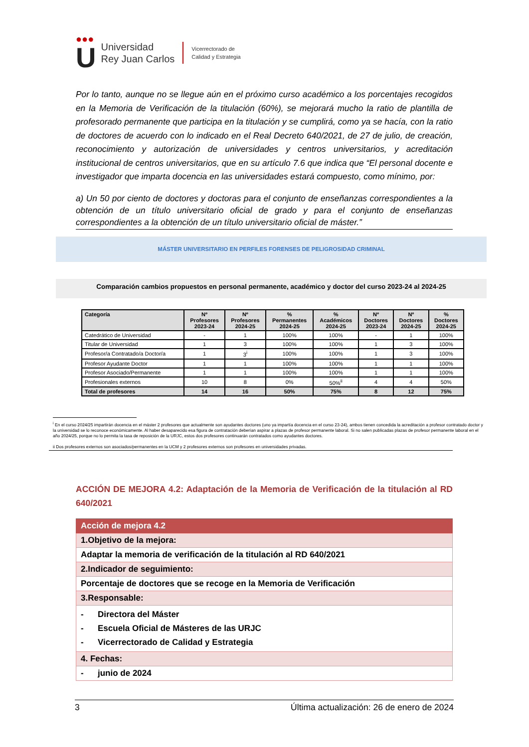●●●
U
Universidad
Rey Juan Carlos
Vicerrectorado de
Calidad y Estrategia
Por lo tanto, aunque no se llegue aún en el próximo curso académico a los porcentajes recogidos en la Memoria de Verificación de la titulación (60%), se mejorará mucho la ratio de plantilla de profesorado permanente que participa en la titulación y se cumplirá, como ya se hacía, con la ratio de doctores de acuerdo con lo indicado en el Real Decreto 640/2021, de 27 de julio, de creación, reconocimiento y autorización de universidades y centros universitarios, y acreditación institucional de centros universitarios, que en su artículo 7.6 que indica que “El personal docente e investigador que imparta docencia en las universidades estará compuesto, como mínimo, por:
a) Un 50 por ciento de doctores y doctoras para el conjunto de enseñanzas correspondientes a la obtención de un título universitario oficial de grado y para el conjunto de enseñanzas correspondientes a la obtención de un título universitario oficial de máster.”
MÁSTER UNIVERSITARIO EN PERFILES FORENSES DE PELIGROSIDAD CRIMINAL
Comparación cambios propuestos en personal permanente, académico y doctor del curso 2023-24 al 2024-25
| Categoría | Nº Profesores 2023-24 | Nº Profesores 2024-25 | % Permanentes 2024-25 | % Académicos 2024-25 | Nº Doctores 2023-24 | Nº Doctores 2024-25 | % Doctores 2024-25 |
| --- | --- | --- | --- | --- | --- | --- | --- |
| Catedrático de Universidad | - | 1 | 100% | 100% | - | 1 | 100% |
| Titular de Universidad | 1 | 3 | 100% | 100% | 1 | 3 | 100% |
| Profesor/a Contratado/a Doctor/a | 1 | 3<sup>i</sup> | 100% | 100% | 1 | 3 | 100% |
| Profesor Ayudante Doctor | 1 | 1 | 100% | 100% | 1 | 1 | 100% |
| Profesor Asociado/Permanente | 1 | 1 | 100% | 100% | 1 | 1 | 100% |
| Profesionales externos | 10 | 8 | 0% | 50%<sup>ii</sup> | 4 | 4 | 50% |
| Total de profesores | 14 | 16 | 50% | 75% | 8 | 12 | 75% |
<sup>i</sup> En el curso 2024/25 impartirán docencia en el máster 2 profesores que actualmente son ayudantes doctores (uno ya impartía docencia en el curso 23-24), ambos tienen concedida la acreditación a profesor contratado doctor y la universidad se lo reconoce económicamente. Al haber desaparecido esa figura de contratación deberían aspirar a plazas de profesor permanente laboral. Si no salen publicadas plazas de profesor permanente laboral en el año 2024/25, porque no lo permita la tasa de reposición de la URJC, estos dos profesores continuarán contratados como ayudantes doctores.
ii Dos profesores externos son asociados/permanentes en la UCM y 2 profesores externos son profesores en universidades privadas.
ACCIÓN DE MEJORA 4.2: Adaptación de la Memoria de Verificación de la titulación al RD 640/2021
| Acción de mejora 4.2 |
| 1.Objetivo de la mejora: |
| Adaptar la memoria de verificación de la titulación al RD 640/2021 |
| 2.Indicador de seguimiento: |
| Porcentaje de doctores que se recoge en la Memoria de Verificación |
| 3.Responsable: |
| - Directora del Máster - Escuela Oficial de Másteres de las URJC - Vicerrectorado de Calidad y Estrategia |
| 4. Fechas: |
| - junio de 2024 |
3 Última actualización: 26 de enero de 2024